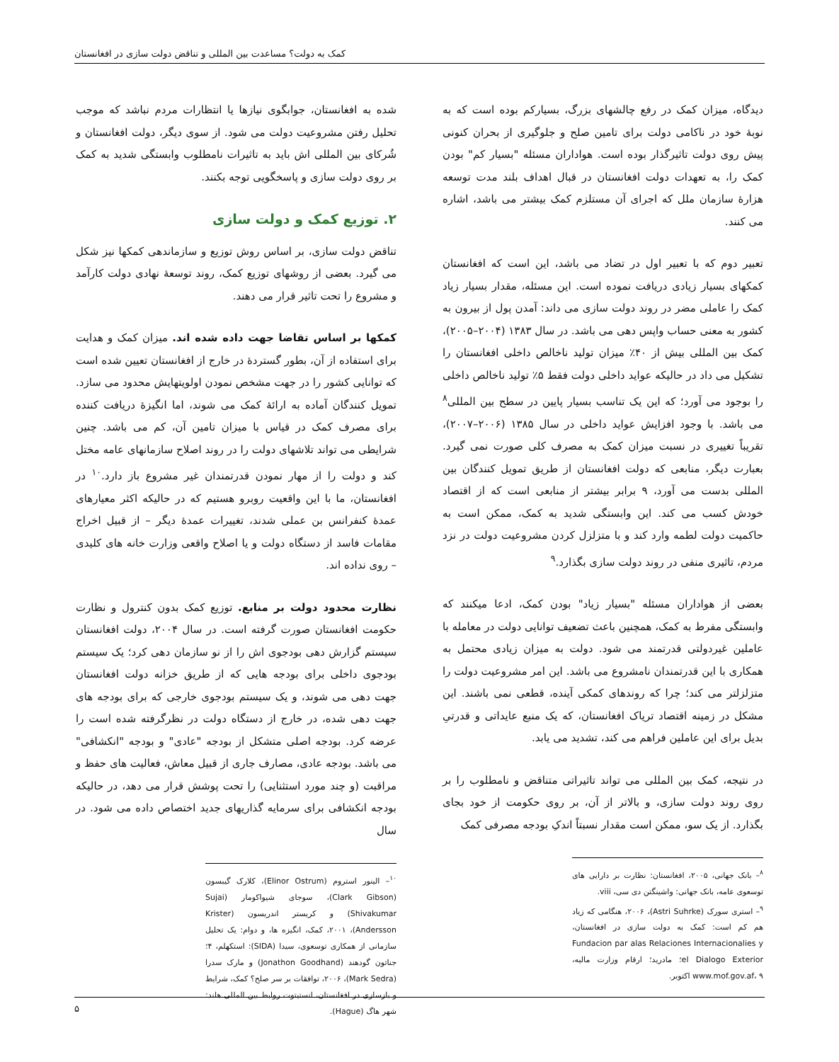کمک به دولت؟ مساعدت بین المللی و تناقض دولت سازی در افغانستان
دیدگاه، میزان کمک در رفع چالشهای بزرگ، بسیارکم بوده است که به نوبهٔ خود در ناکامی دولت برای تامین صلح و جلوگیری از بحران کنونی پیش روی دولت تاثیرگذار بوده است. هواداران مسئله "بسیار کم" بودن کمک را، به تعهدات دولت افغانستان در قبال اهداف بلند مدت توسعه هزارهٔ سازمان ملل که اجرای آن مستلزم کمک بیشتر می باشد، اشاره می کنند.
تعبیر دوم که با تعبیر اول در تضاد می باشد، این است که افغانستان کمکهای بسیار زیادی دریافت نموده است. این مسئله، مقدار بسیار زیاد کمک را عاملی مضر در روند دولت سازی می داند: آمدن پول از بیرون به کشور به معنی حساب واپس دهی می باشد. در سال ۱۳۸۳ (۲۰۰۴–۲۰۰۵)، کمک بین المللی بیش از ۴۰٪ میزان تولید ناخالص داخلی افغانستان را تشکیل می داد در حالیکه عواید داخلی دولت فقط ۵٪ تولید ناخالص داخلی را بوجود می آورد؛ که این یک تناسب بسیار پایین در سطح بین المللی<sup>۸</sup> می باشد. با وجود افزایش عواید داخلی در سال ۱۳۸۵ (۲۰۰۶–۲۰۰۷)، تقریباً تغییری در نسبت میزان کمک به مصرف کلی صورت نمی گیرد. بعبارت دیگر، منابعی که دولت افغانستان از طریق تمویل کنندگان بین المللی بدست می آورد، ۹ برابر بیشتر از منابعی است که از اقتصاد خودش کسب می کند. این وابستگی شدید به کمک، ممکن است به حاکمیت دولت لطمه وارد کند و با متزلزل کردن مشروعیت دولت در نزد مردم، تاثیری منفی در روند دولت سازی بگذارد.<sup>۹</sup>
بعضی از هواداران مسئله "بسیار زیاد" بودن کمک، ادعا میکنند که وابستگی مفرط به کمک، همچنین باعث تضعیف توانایی دولت در معامله با عاملین غیردولتی قدرتمند می شود. دولت به میزان زیادی محتمل به همکاری با این قدرتمندان نامشروع می باشد. این امر مشروعیت دولت را متزلزلتر می کند؛ چرا که روندهای کمکی آینده، قطعی نمی باشند. این مشکل در زمینه اقتصاد تریاک افغانستان، که یک منبع عایداتی و قدرتیِ بدیل برای این عاملین فراهم می کند، تشدید می یابد.
در نتیجه، کمک بین المللی می تواند تاثیراتی متناقض و نامطلوب را بر روی روند دولت سازی، و بالاتر از آن، بر روی حکومت از خود بجای بگذارد. از یک سو، ممکن است مقدار نسبتاً اندکِ بودجه مصرفی کمک
<sup>۸</sup>– بانک جهانی، ۲۰۰۵، افغانستان: نظارت بر دارایی های توسعوی عامه، بانک جهانی: واشینگتن دی سی، viii.
<sup>۹</sup>– استری سورک (Astri Suhrke)، ۲۰۰۶، هنگامی که زیاد هم کم است: کمک به دولت سازی در افغانستان، Fundacion par alas Relaciones Internacionalies y el Dialogo Exterior؛ مادرید؛ ارقام وزارت مالیه، www.mof.gov.af، ۹ اکتوبر.
شده به افغانستان، جوابگوی نیازها یا انتظارات مردم نباشد که موجب تحلیل رفتن مشروعیت دولت می شود. از سوی دیگر، دولت افغانستان و شُرکای بین المللی اش باید به تاثیرات نامطلوب وابستگی شدید به کمک بر روی دولت سازی و پاسخگویی توجه بکنند.
۲. توزیع کمک و دولت سازی
تناقض دولت سازی، بر اساس روش توزیع و سازماندهی کمکها نیز شکل می گیرد. بعضی از روشهای توزیع کمک، روند توسعهٔ نهادی دولت کارآمد و مشروع را تحت تاثیر قرار می دهند.
کمکها بر اساس تقاضا جهت داده شده اند. میزان کمک و هدایت برای استفاده از آن، بطور گستردهٔ در خارج از افغانستان تعیین شده است که توانایی کشور را در جهت مشخص نمودن اولویتهایش محدود می سازد. تمویل کنندگان آماده به ارائهٔ کمک می شوند، اما انگیزهٔ دریافت کننده برای مصرف کمک در قیاس با میزان تامین آن، کم می باشد. چنین شرایطی می تواند تلاشهای دولت را در روند اصلاح سازمانهای عامه مختل کند و دولت را از مهار نمودن قدرتمندان غیر مشروع باز دارد.<sup>۱۰</sup> در افغانستان، ما با این واقعیت روبرو هستیم که در حالیکه اکثر معیارهای عمدهٔ کنفرانس بن عملی شدند، تغییرات عمدهٔ دیگر – از قبیل اخراج مقامات فاسد از دستگاه دولت و یا اصلاح واقعی وزارت خانه های کلیدی – روی نداده اند.
نظارت محدود دولت بر منابع. توزیع کمک بدون کنترول و نظارت حکومت افغانستان صورت گرفته است. در سال ۲۰۰۴، دولت افغانستان سیستم گزارش دهی بودجوی اش را از نو سازمان دهی کرد؛ یک سیستم بودجوی داخلی برای بودجه هایی که از طریق خزانه دولت افغانستان جهت دهی می شوند، و یک سیستم بودجوی خارجی که برای بودجه های جهت دهی شده، در خارج از دستگاه دولت در نظرگرفته شده است را عرضه کرد. بودجه اصلی متشکل از بودجه "عادی" و بودجه "انکشافی" می باشد. بودجه عادی، مصارف جاری از قبیل معاش، فعالیت های حفظ و مراقبت (و چند مورد استثنایی) را تحت پوشش قرار می دهد، در حالیکه بودجه انکشافی برای سرمایه گذاریهای جدید اختصاص داده می شود. در سال
<sup>۱۰</sup>– الینور استروم (Elinor Ostrum)، کلارک گیبسون (Clark Gibson)، سوجای شیواکومار (Sujai Shivakumar) و کریستر اندریسون (Krister Andersson)، ۲۰۰۱، کمک، انگیزه ها، و دوام: یک تحلیل سازمانی از همکاری توسعوی، سیدا (SIDA): استکهلم، ۴؛ جناتون گودهند (Jonathon Goodhand) و مارک سدرا (Mark Sedra)، ۲۰۰۶، توافقات بر سر صلح؟ کمک، شرایط و بازسازی در افغانستان، انستیتوت روابط بین المللی هلند: شهر هاگ (Hague).
۵